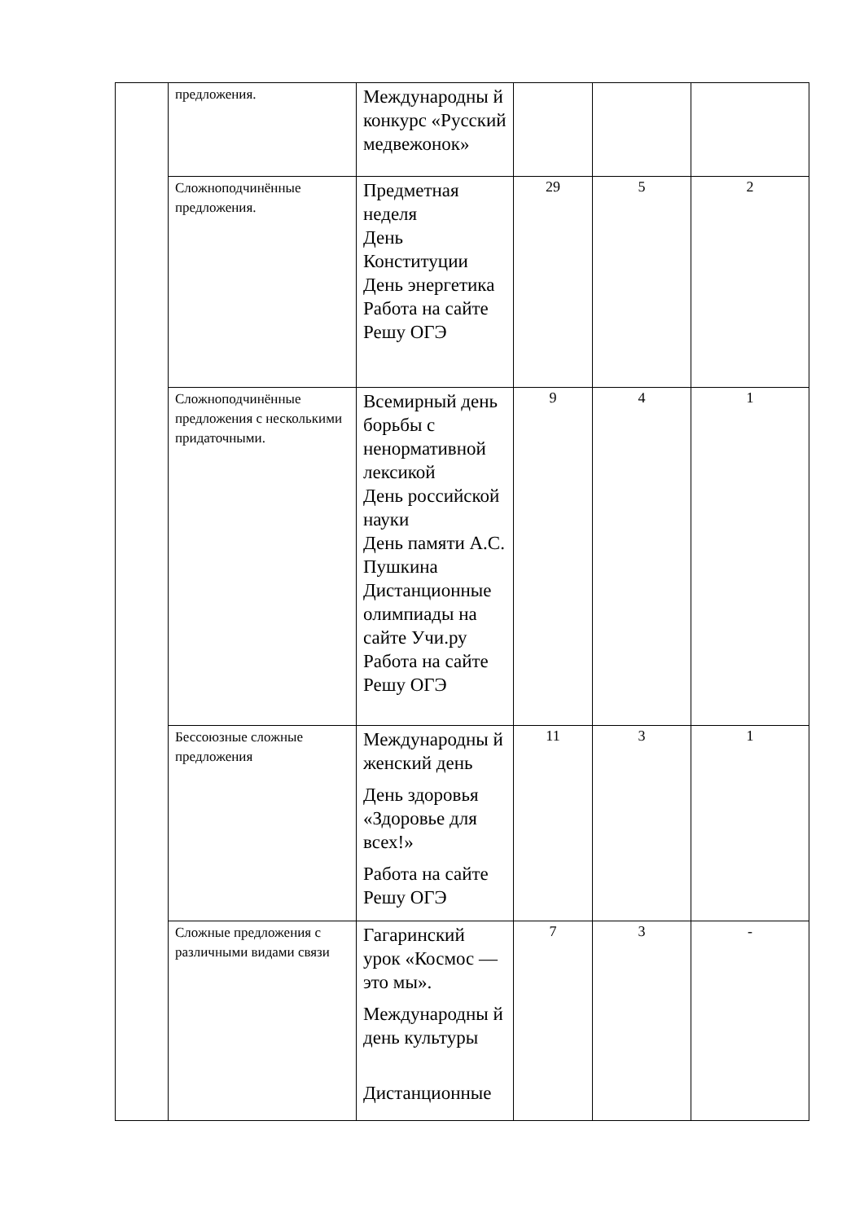| | предложения. | Международны й конкурс «Русский медвежонок» | | | |
| | Сложноподчинённые предложения. | Предметная неделя День Конституции День энергетика Работа на сайте Решу ОГЭ | 29 | 5 | 2 |
| | Сложноподчинённые предложения с несколькими придаточными. | Всемирный день борьбы с ненормативной лексикой День российской науки День памяти А.С. Пушкина Дистанционные олимпиады на сайте Учи.ру Работа на сайте Решу ОГЭ | 9 | 4 | 1 |
| | Бессоюзные сложные предложения | Международны й женский день День здоровья «Здоровье для всех!» Работа на сайте Решу ОГЭ | 11 | 3 | 1 |
| | Сложные предложения с различными видами связи | Гагаринский урок «Космос — это мы». Международны й день культуры Дистанционные | 7 | 3 | - |